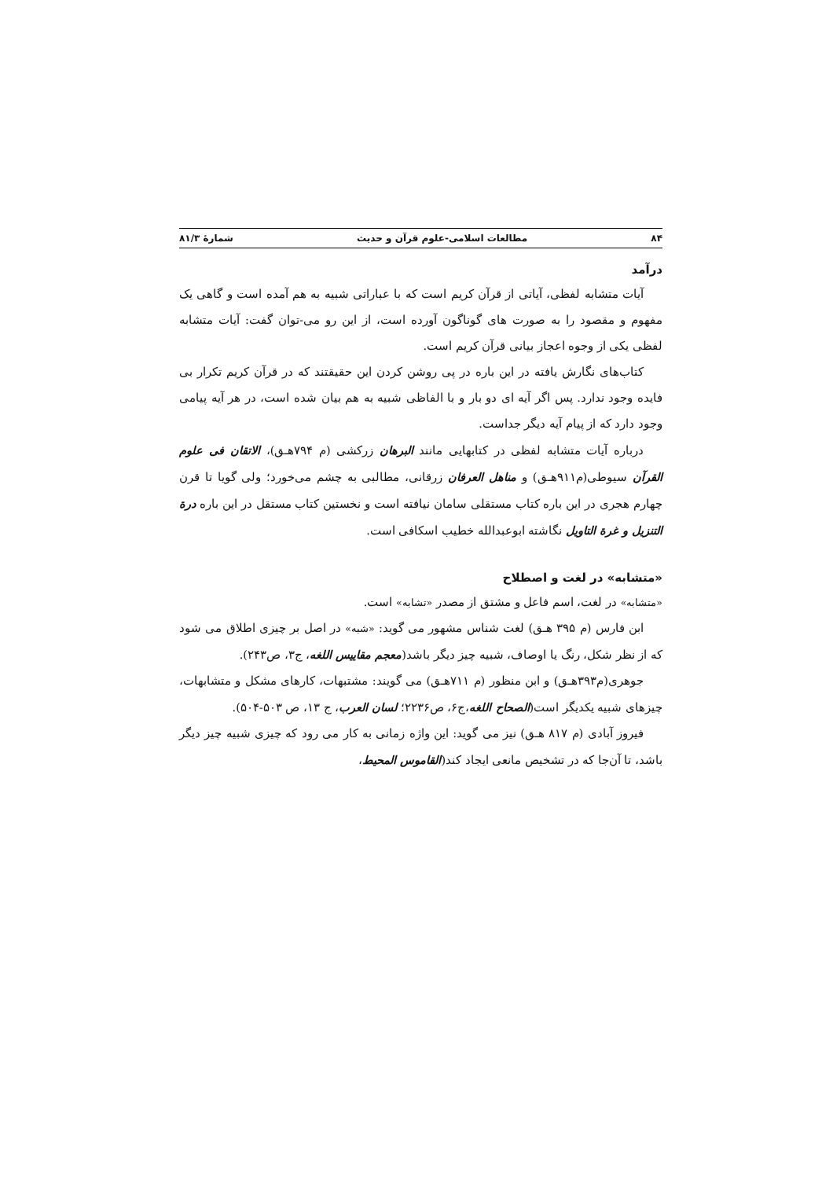۸۴ مطالعات اسلامی-علوم قرآن و حدیث شمارهٔ ۸۱/۳
درآمد
آیات متشابه لفظی، آیاتی از قرآن کریم است که با عباراتی شبیه به هم آمده است و گاهی یک مفهوم و مقصود را به صورت های گوناگون آورده است، از این رو می-توان گفت: آیات متشابه لفظی یکی از وجوه اعجاز بیانی قرآن کریم است.
کتاب‌های نگارش یافته در این باره در پی روشن کردن این حقیقتند که در قرآن کریم تکرار بی فایده وجود ندارد. پس اگر آیه ای دو بار و با الفاظی شبیه به هم بیان شده است، در هر آیه پیامی وجود دارد که از پیام آیه دیگر جداست.
درباره آیات متشابه لفظی در کتابهایی مانند البرهان زرکشی (م ۷۹۴هـق)، الاتقان فی علوم القرآن سیوطی(م۹۱۱هـق) و مناهل العرفان زرقانی، مطالبی به چشم می‌خورد؛ ولی گویا تا قرن چهارم هجری در این باره کتاب مستقلی سامان نیافته است و نخستین کتاب مستقل در این باره درة التنزیل و غرة التاویل نگاشته ابوعبدالله خطیب اسکافی است.
«متشابه» در لغت و اصطلاح
«متشابه» در لغت، اسم فاعل و مشتق از مصدر «تشابه» است.
ابن فارس (م ۳۹۵ هـق) لغت شناس مشهور می گوید: «شبه» در اصل بر چیزی اطلاق می شود که از نظر شکل، رنگ یا اوصاف، شبیه چیز دیگر باشد(معجم مقاییس اللغه، ج۳، ص۲۴۳).
جوهری(م۳۹۳هـق) و ابن منظور (م ۷۱۱هـق) می گویند: مشتبهات، کارهای مشکل و متشابهات، چیزهای شبیه یکدیگر است(الصحاح اللغه،ج۶، ص۲۲۳۶؛ لسان العرب، ج ۱۳، ص ۵۰۳-۵۰۴).
فیروز آبادی (م ۸۱۷ هـق) نیز می گوید: این واژه زمانی به کار می رود که چیزی شبیه چیز دیگر باشد، تا آن‌جا که در تشخیص مانعی ایجاد کند(القاموس المحیط،